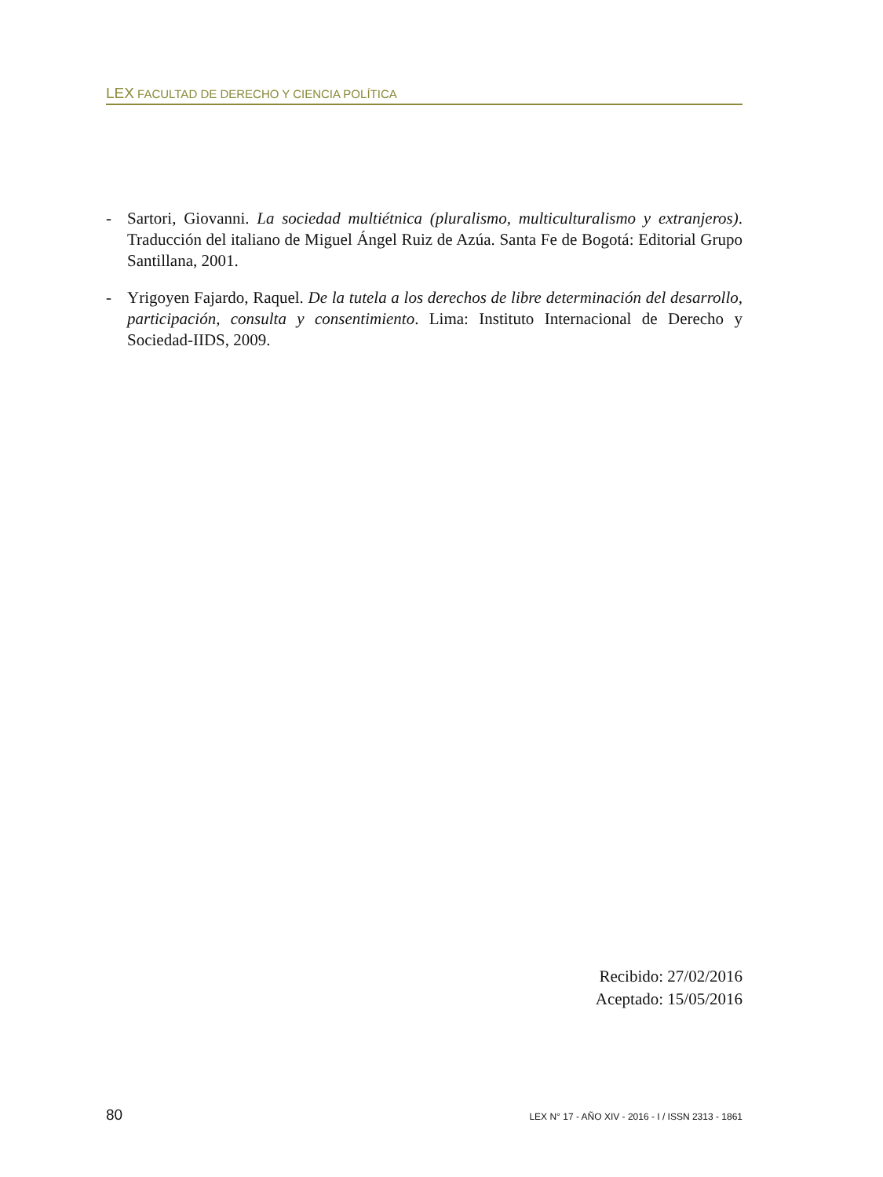LEX FACULTAD DE DERECHO Y CIENCIA POLÍTICA
- Sartori, Giovanni. La sociedad multiétnica (pluralismo, multiculturalismo y extranjeros). Traducción del italiano de Miguel Ángel Ruiz de Azúa. Santa Fe de Bogotá: Editorial Grupo Santillana, 2001.
- Yrigoyen Fajardo, Raquel. De la tutela a los derechos de libre determinación del desarrollo, participación, consulta y consentimiento. Lima: Instituto Internacional de Derecho y Sociedad-IIDS, 2009.
Recibido: 27/02/2016
Aceptado: 15/05/2016
80 LEX N° 17 - AÑO XIV - 2016 - I / ISSN 2313 - 1861